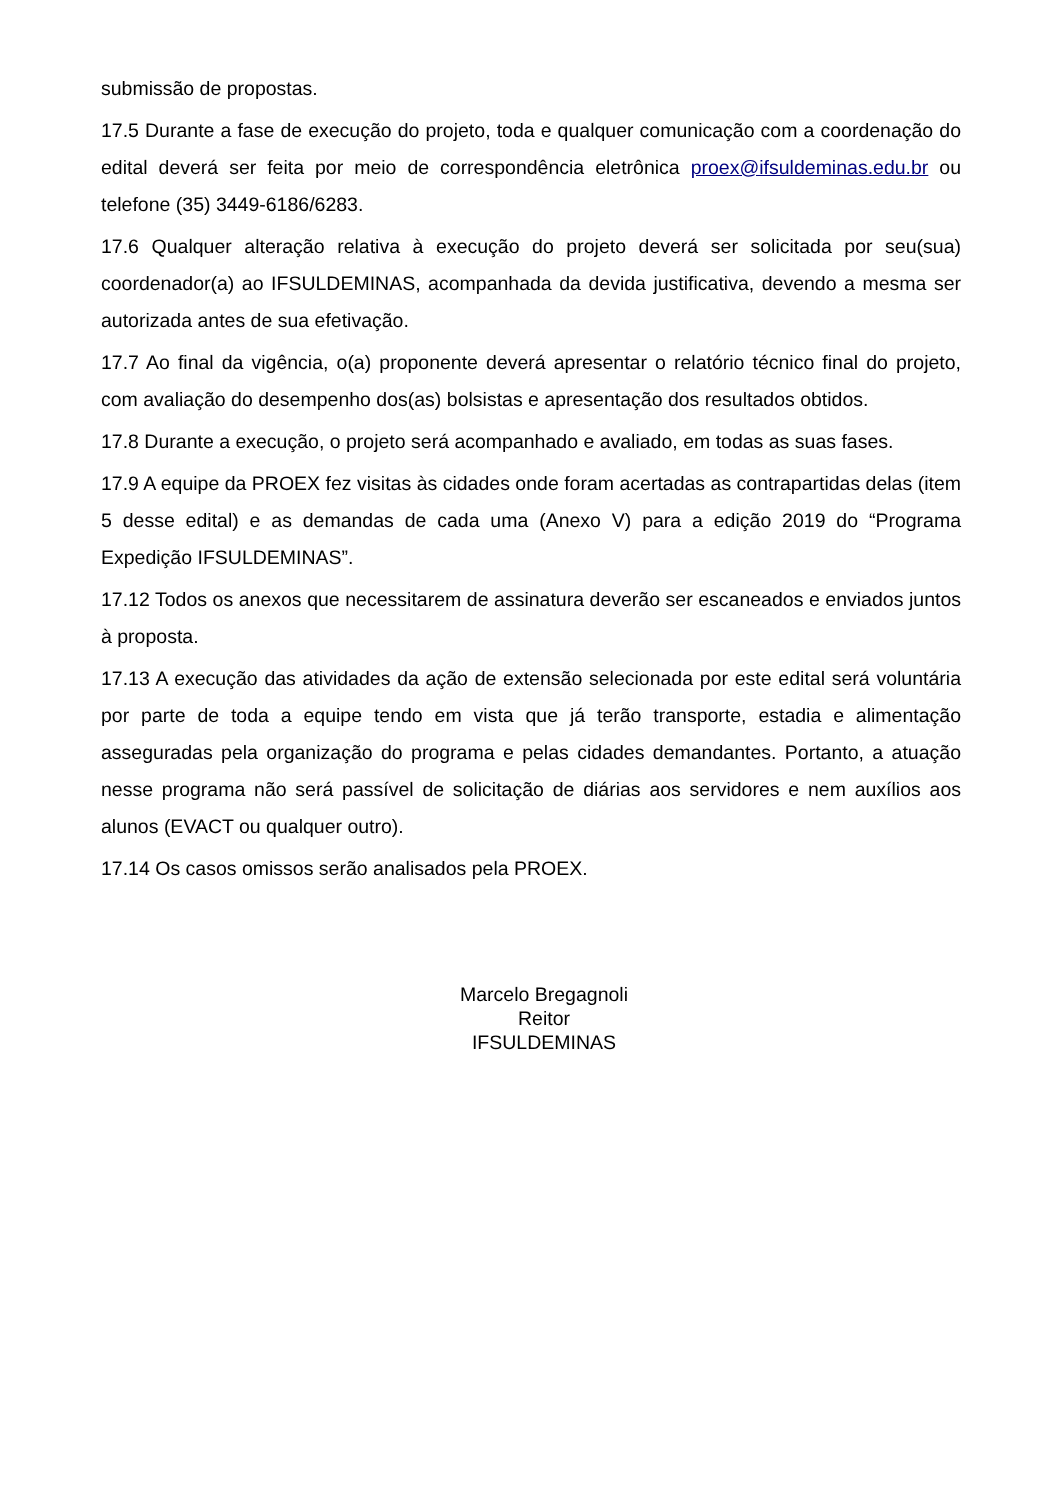submissão de propostas.
17.5 Durante a fase de execução do projeto, toda e qualquer comunicação com a coordenação do edital deverá ser feita por meio de correspondência eletrônica proex@ifsuldeminas.edu.br ou telefone (35) 3449-6186/6283.
17.6 Qualquer alteração relativa à execução do projeto deverá ser solicitada por seu(sua) coordenador(a) ao IFSULDEMINAS, acompanhada da devida justificativa, devendo a mesma ser autorizada antes de sua efetivação.
17.7 Ao final da vigência, o(a) proponente deverá apresentar o relatório técnico final do projeto, com avaliação do desempenho dos(as) bolsistas e apresentação dos resultados obtidos.
17.8 Durante a execução, o projeto será acompanhado e avaliado, em todas as suas fases.
17.9 A equipe da PROEX fez visitas às cidades onde foram acertadas as contrapartidas delas (item 5 desse edital) e as demandas de cada uma (Anexo V) para a edição 2019 do “Programa Expedição IFSULDEMINAS”.
17.12 Todos os anexos que necessitarem de assinatura deverão ser escaneados e enviados juntos à proposta.
17.13 A execução das atividades da ação de extensão selecionada por este edital será voluntária por parte de toda a equipe tendo em vista que já terão transporte, estadia e alimentação asseguradas pela organização do programa e pelas cidades demandantes. Portanto, a atuação nesse programa não será passível de solicitação de diárias aos servidores e nem auxílios aos alunos (EVACT ou qualquer outro).
17.14 Os casos omissos serão analisados pela PROEX.
Marcelo Bregagnoli
Reitor
IFSULDEMINAS